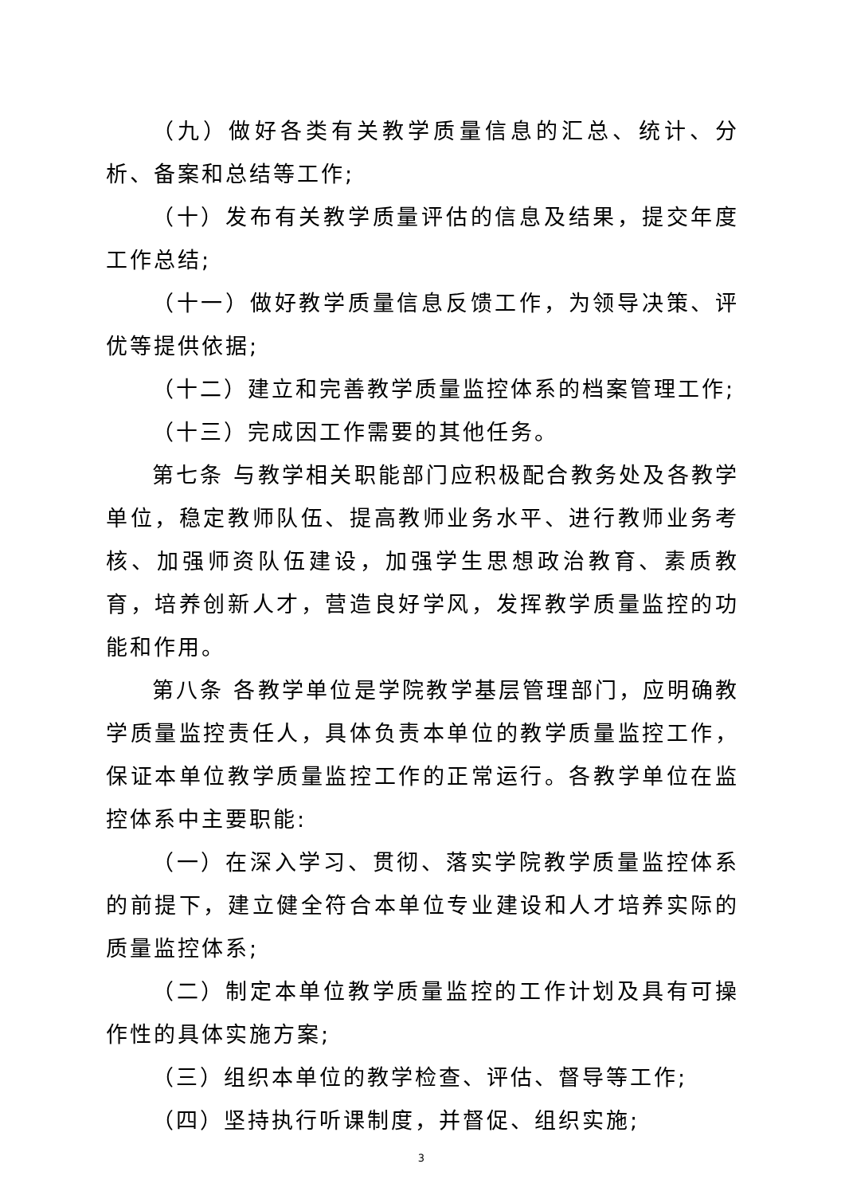（九）做好各类有关教学质量信息的汇总、统计、分析、备案和总结等工作;
（十）发布有关教学质量评估的信息及结果，提交年度工作总结;
（十一）做好教学质量信息反馈工作，为领导决策、评优等提供依据;
（十二）建立和完善教学质量监控体系的档案管理工作;
（十三）完成因工作需要的其他任务。
第七条 与教学相关职能部门应积极配合教务处及各教学单位，稳定教师队伍、提高教师业务水平、进行教师业务考核、加强师资队伍建设，加强学生思想政治教育、素质教育，培养创新人才，营造良好学风，发挥教学质量监控的功能和作用。
第八条 各教学单位是学院教学基层管理部门，应明确教学质量监控责任人，具体负责本单位的教学质量监控工作，保证本单位教学质量监控工作的正常运行。各教学单位在监控体系中主要职能:
（一）在深入学习、贯彻、落实学院教学质量监控体系的前提下，建立健全符合本单位专业建设和人才培养实际的质量监控体系;
（二）制定本单位教学质量监控的工作计划及具有可操作性的具体实施方案;
（三）组织本单位的教学检查、评估、督导等工作;
（四）坚持执行听课制度，并督促、组织实施;
3